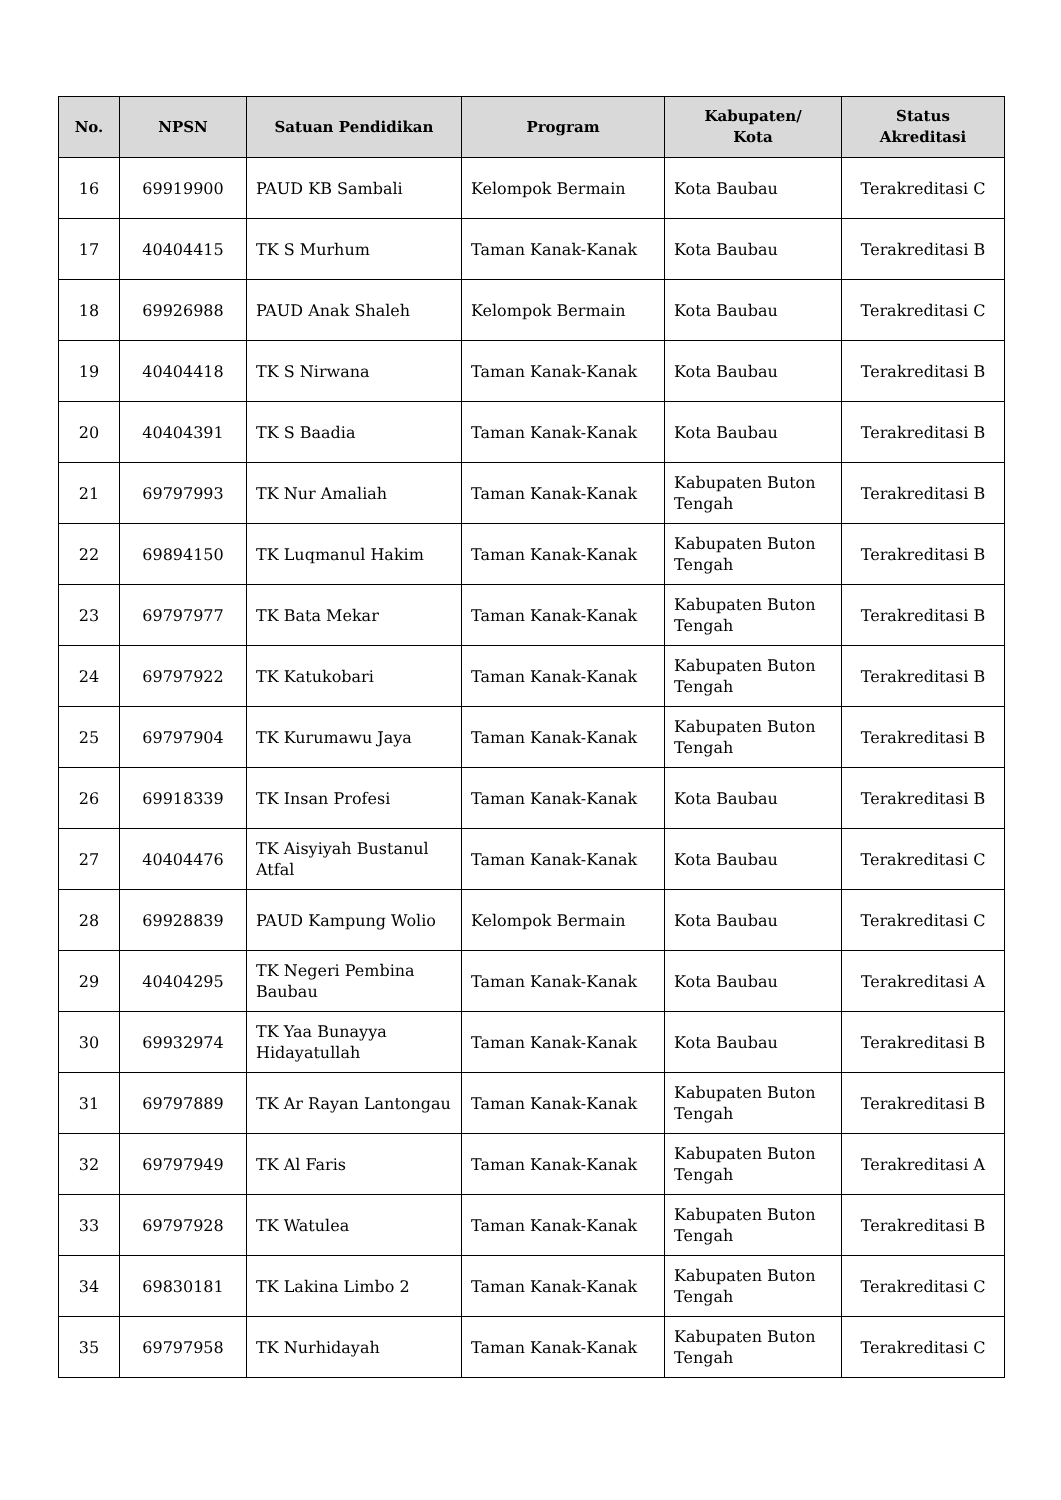| No. | NPSN | Satuan Pendidikan | Program | Kabupaten/ Kota | Status Akreditasi |
| --- | --- | --- | --- | --- | --- |
| 16 | 69919900 | PAUD KB Sambali | Kelompok Bermain | Kota Baubau | Terakreditasi C |
| 17 | 40404415 | TK S Murhum | Taman Kanak-Kanak | Kota Baubau | Terakreditasi B |
| 18 | 69926988 | PAUD Anak Shaleh | Kelompok Bermain | Kota Baubau | Terakreditasi C |
| 19 | 40404418 | TK S Nirwana | Taman Kanak-Kanak | Kota Baubau | Terakreditasi B |
| 20 | 40404391 | TK S Baadia | Taman Kanak-Kanak | Kota Baubau | Terakreditasi B |
| 21 | 69797993 | TK Nur Amaliah | Taman Kanak-Kanak | Kabupaten Buton Tengah | Terakreditasi B |
| 22 | 69894150 | TK Luqmanul Hakim | Taman Kanak-Kanak | Kabupaten Buton Tengah | Terakreditasi B |
| 23 | 69797977 | TK Bata Mekar | Taman Kanak-Kanak | Kabupaten Buton Tengah | Terakreditasi B |
| 24 | 69797922 | TK Katukobari | Taman Kanak-Kanak | Kabupaten Buton Tengah | Terakreditasi B |
| 25 | 69797904 | TK Kurumawu Jaya | Taman Kanak-Kanak | Kabupaten Buton Tengah | Terakreditasi B |
| 26 | 69918339 | TK Insan Profesi | Taman Kanak-Kanak | Kota Baubau | Terakreditasi B |
| 27 | 40404476 | TK Aisyiyah Bustanul Atfal | Taman Kanak-Kanak | Kota Baubau | Terakreditasi C |
| 28 | 69928839 | PAUD Kampung Wolio | Kelompok Bermain | Kota Baubau | Terakreditasi C |
| 29 | 40404295 | TK Negeri Pembina Baubau | Taman Kanak-Kanak | Kota Baubau | Terakreditasi A |
| 30 | 69932974 | TK Yaa Bunayya Hidayatullah | Taman Kanak-Kanak | Kota Baubau | Terakreditasi B |
| 31 | 69797889 | TK Ar Rayan Lantongau | Taman Kanak-Kanak | Kabupaten Buton Tengah | Terakreditasi B |
| 32 | 69797949 | TK Al Faris | Taman Kanak-Kanak | Kabupaten Buton Tengah | Terakreditasi A |
| 33 | 69797928 | TK Watulea | Taman Kanak-Kanak | Kabupaten Buton Tengah | Terakreditasi B |
| 34 | 69830181 | TK Lakina Limbo 2 | Taman Kanak-Kanak | Kabupaten Buton Tengah | Terakreditasi C |
| 35 | 69797958 | TK Nurhidayah | Taman Kanak-Kanak | Kabupaten Buton Tengah | Terakreditasi C |